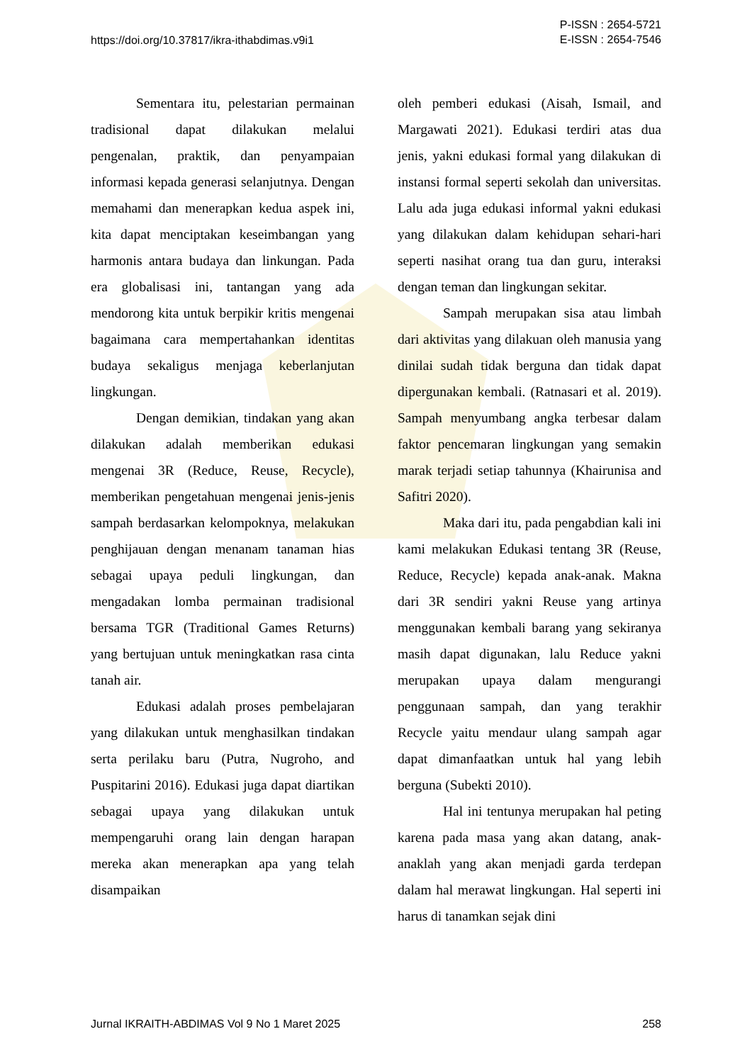https://doi.org/10.37817/ikra-ithabdimas.v9i1
P-ISSN : 2654-5721
E-ISSN : 2654-7546
Sementara itu, pelestarian permainan tradisional dapat dilakukan melalui pengenalan, praktik, dan penyampaian informasi kepada generasi selanjutnya. Dengan memahami dan menerapkan kedua aspek ini, kita dapat menciptakan keseimbangan yang harmonis antara budaya dan linkungan. Pada era globalisasi ini, tantangan yang ada mendorong kita untuk berpikir kritis mengenai bagaimana cara mempertahankan identitas budaya sekaligus menjaga keberlanjutan lingkungan.
Dengan demikian, tindakan yang akan dilakukan adalah memberikan edukasi mengenai 3R (Reduce, Reuse, Recycle), memberikan pengetahuan mengenai jenis-jenis sampah berdasarkan kelompoknya, melakukan penghijauan dengan menanam tanaman hias sebagai upaya peduli lingkungan, dan mengadakan lomba permainan tradisional bersama TGR (Traditional Games Returns) yang bertujuan untuk meningkatkan rasa cinta tanah air.
Edukasi adalah proses pembelajaran yang dilakukan untuk menghasilkan tindakan serta perilaku baru (Putra, Nugroho, and Puspitarini 2016). Edukasi juga dapat diartikan sebagai upaya yang dilakukan untuk mempengaruhi orang lain dengan harapan mereka akan menerapkan apa yang telah disampaikan
oleh pemberi edukasi (Aisah, Ismail, and Margawati 2021). Edukasi terdiri atas dua jenis, yakni edukasi formal yang dilakukan di instansi formal seperti sekolah dan universitas. Lalu ada juga edukasi informal yakni edukasi yang dilakukan dalam kehidupan sehari-hari seperti nasihat orang tua dan guru, interaksi dengan teman dan lingkungan sekitar.
Sampah merupakan sisa atau limbah dari aktivitas yang dilakuan oleh manusia yang dinilai sudah tidak berguna dan tidak dapat dipergunakan kembali. (Ratnasari et al. 2019). Sampah menyumbang angka terbesar dalam faktor pencemaran lingkungan yang semakin marak terjadi setiap tahunnya (Khairunisa and Safitri 2020).
Maka dari itu, pada pengabdian kali ini kami melakukan Edukasi tentang 3R (Reuse, Reduce, Recycle) kepada anak-anak. Makna dari 3R sendiri yakni Reuse yang artinya menggunakan kembali barang yang sekiranya masih dapat digunakan, lalu Reduce yakni merupakan upaya dalam mengurangi penggunaan sampah, dan yang terakhir Recycle yaitu mendaur ulang sampah agar dapat dimanfaatkan untuk hal yang lebih berguna (Subekti 2010).
Hal ini tentunya merupakan hal peting karena pada masa yang akan datang, anak-anaklah yang akan menjadi garda terdepan dalam hal merawat lingkungan. Hal seperti ini harus di tanamkan sejak dini
Jurnal IKRAITH-ABDIMAS Vol 9 No 1 Maret 2025
258